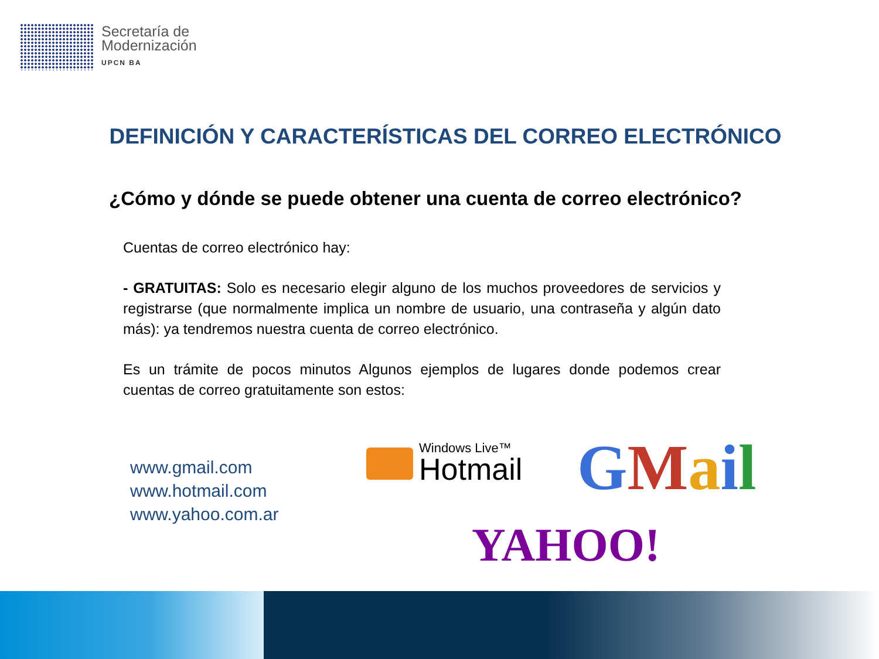Secretaría de
Modernización
UPCN BA
DEFINICIÓN Y CARACTERÍSTICAS DEL CORREO ELECTRÓNICO
¿Cómo y dónde se puede obtener una cuenta de correo electrónico?
Cuentas de correo electrónico hay:
- GRATUITAS: Solo es necesario elegir alguno de los muchos proveedores de servicios y registrarse (que normalmente implica un nombre de usuario, una contraseña y algún dato más): ya tendremos nuestra cuenta de correo electrónico.
Es un trámite de pocos minutos Algunos ejemplos de lugares donde podemos crear cuentas de correo gratuitamente son estos:
www.gmail.com
www.hotmail.com
www.yahoo.com.ar
Windows Live™
Hotmail
GMail
YAHOO!